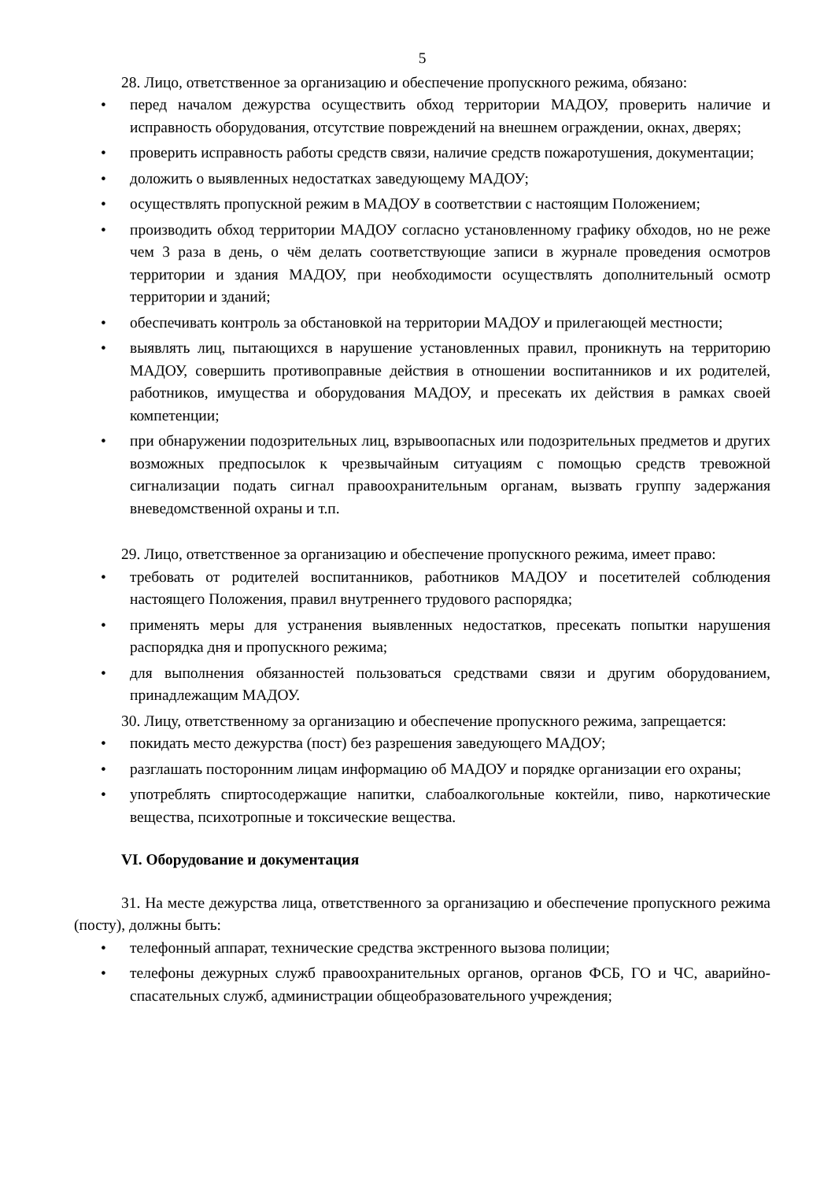5
28. Лицо, ответственное за организацию и обеспечение пропускного режима, обязано:
• перед началом дежурства осуществить обход территории МАДОУ, проверить наличие и исправность оборудования, отсутствие повреждений на внешнем ограждении, окнах, дверях;
• проверить исправность работы средств связи, наличие средств пожаротушения, документации;
• доложить о выявленных недостатках заведующему МАДОУ;
• осуществлять пропускной режим в МАДОУ в соответствии с настоящим Положением;
• производить обход территории МАДОУ согласно установленному графику обходов, но не реже чем 3 раза в день, о чём делать соответствующие записи в журнале проведения осмотров территории и здания МАДОУ, при необходимости осуществлять дополнительный осмотр территории и зданий;
• обеспечивать контроль за обстановкой на территории МАДОУ и прилегающей местности;
• выявлять лиц, пытающихся в нарушение установленных правил, проникнуть на территорию МАДОУ, совершить противоправные действия в отношении воспитанников и их родителей, работников, имущества и оборудования МАДОУ, и пресекать их действия в рамках своей компетенции;
• при обнаружении подозрительных лиц, взрывоопасных или подозрительных предметов и других возможных предпосылок к чрезвычайным ситуациям с помощью средств тревожной сигнализации подать сигнал правоохранительным органам, вызвать группу задержания вневедомственной охраны и т.п.
29. Лицо, ответственное за организацию и обеспечение пропускного режима, имеет право:
• требовать от родителей воспитанников, работников МАДОУ и посетителей соблюдения настоящего Положения, правил внутреннего трудового распорядка;
• применять меры для устранения выявленных недостатков, пресекать попытки нарушения распорядка дня и пропускного режима;
• для выполнения обязанностей пользоваться средствами связи и другим оборудованием, принадлежащим МАДОУ.
30. Лицу, ответственному за организацию и обеспечение пропускного режима, запрещается:
• покидать место дежурства (пост) без разрешения заведующего МАДОУ;
• разглашать посторонним лицам информацию об МАДОУ и порядке организации его охраны;
• употреблять спиртосодержащие напитки, слабоалкогольные коктейли, пиво, наркотические вещества, психотропные и токсические вещества.
VI. Оборудование и документация
31. На месте дежурства лица, ответственного за организацию и обеспечение пропускного режима (посту), должны быть:
• телефонный аппарат, технические средства экстренного вызова полиции;
• телефоны дежурных служб правоохранительных органов, органов ФСБ, ГО и ЧС, аварийно-спасательных служб, администрации общеобразовательного учреждения;